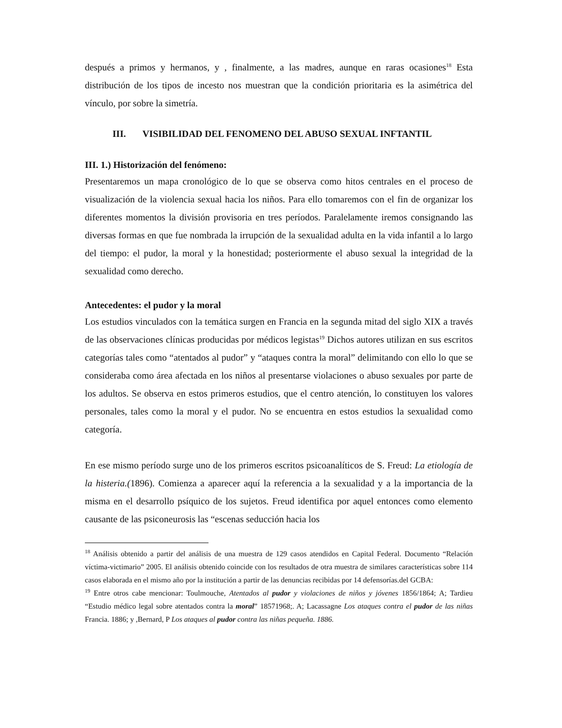después a primos y hermanos, y , finalmente, a las madres, aunque en raras ocasiones<sup>18</sup> Esta distribución de los tipos de incesto nos muestran que la condición prioritaria es la asimétrica del vínculo, por sobre la simetría.
III. VISIBILIDAD DEL FENOMENO DEL ABUSO SEXUAL INFTANTIL
III. 1.) Historización del fenómeno:
Presentaremos un mapa cronológico de lo que se observa como hitos centrales en el proceso de visualización de la violencia sexual hacia los niños. Para ello tomaremos con el fin de organizar los diferentes momentos la división provisoria en tres períodos. Paralelamente iremos consignando las diversas formas en que fue nombrada la irrupción de la sexualidad adulta en la vida infantil a lo largo del tiempo: el pudor, la moral y la honestidad; posteriormente el abuso sexual la integridad de la sexualidad como derecho.
Antecedentes: el pudor y la moral
Los estudios vinculados con la temática surgen en Francia en la segunda mitad del siglo XIX a través de las observaciones clínicas producidas por médicos legistas<sup>19</sup> Dichos autores utilizan en sus escritos categorías tales como “atentados al pudor” y “ataques contra la moral” delimitando con ello lo que se consideraba como área afectada en los niños al presentarse violaciones o abuso sexuales por parte de los adultos. Se observa en estos primeros estudios, que el centro atención, lo constituyen los valores personales, tales como la moral y el pudor. No se encuentra en estos estudios la sexualidad como categoría.
En ese mismo período surge uno de los primeros escritos psicoanalíticos de S. Freud: La etiología de la histeria.(1896). Comienza a aparecer aquí la referencia a la sexualidad y a la importancia de la misma en el desarrollo psíquico de los sujetos. Freud identifica por aquel entonces como elemento causante de las psiconeurosis las “escenas seducción hacia los
<sup>18</sup> Análisis obtenido a partir del análisis de una muestra de 129 casos atendidos en Capital Federal. Documento “Relación víctima-victimario” 2005. El análisis obtenido coincide con los resultados de otra muestra de similares características sobre 114 casos elaborada en el mismo año por la institución a partir de las denuncias recibidas por 14 defensorías.del GCBA:
<sup>19</sup> Entre otros cabe mencionar: Toulmouche, Atentados al pudor y violaciones de niños y jóvenes 1856/1864; A; Tardieu “Estudio médico legal sobre atentados contra la moral” 18571968;. A; Lacassagne Los ataques contra el pudor de las niñas Francia. 1886; y ,Bernard, P Los ataques al pudor contra las niñas pequeña. 1886.